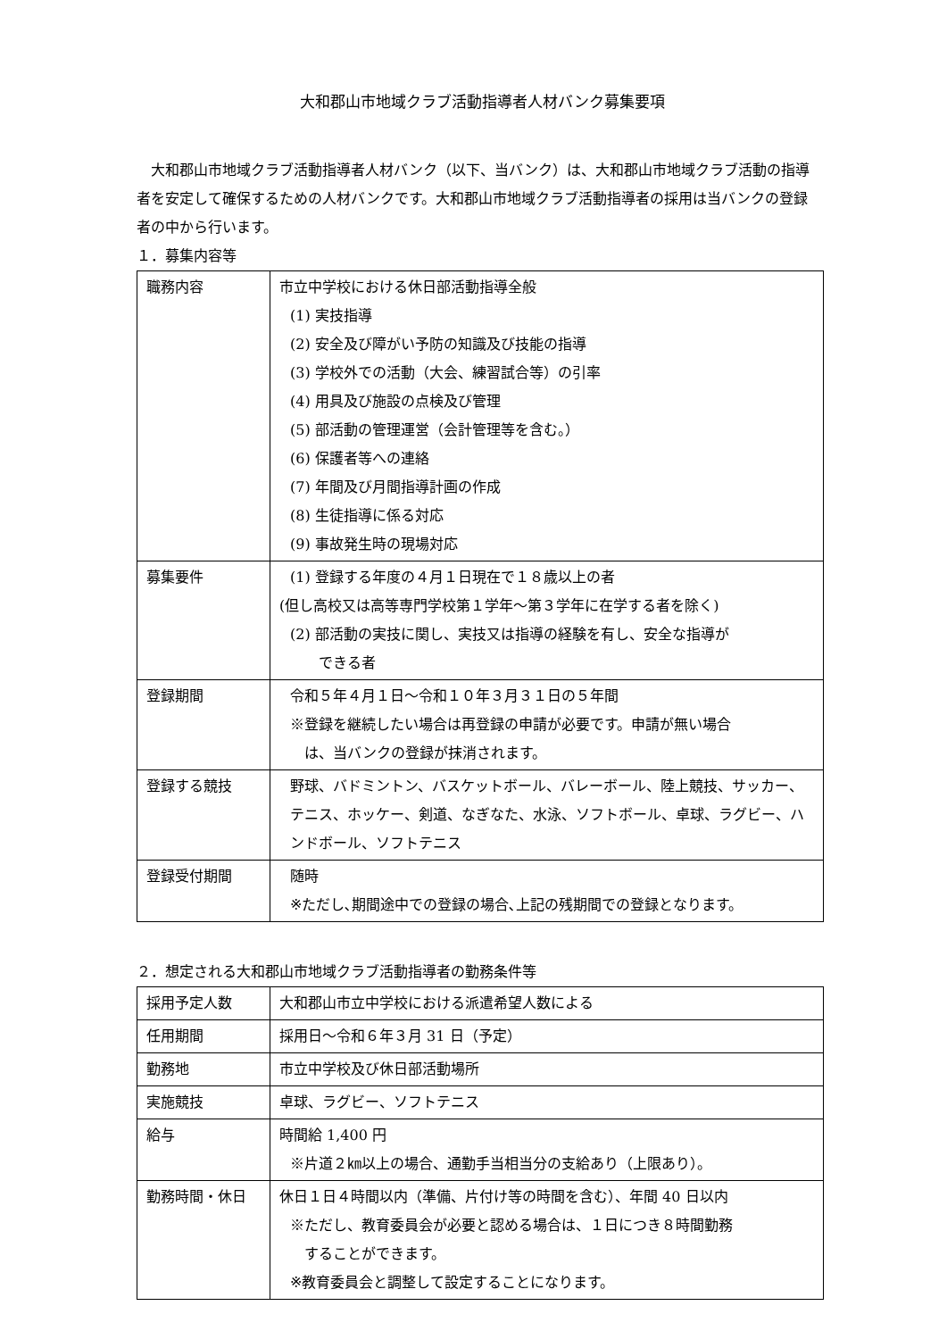大和郡山市地域クラブ活動指導者人材バンク募集要項
　大和郡山市地域クラブ活動指導者人材バンク（以下、当バンク）は、大和郡山市地域クラブ活動の指導者を安定して確保するための人材バンクです。大和郡山市地域クラブ活動指導者の採用は当バンクの登録者の中から行います。
１．募集内容等
| 職務内容 | 市立中学校における休日部活動指導全般 (1) 実技指導 (2) 安全及び障がい予防の知識及び技能の指導 (3) 学校外での活動（大会、練習試合等）の引率 (4) 用具及び施設の点検及び管理 (5) 部活動の管理運営（会計管理等を含む。） (6) 保護者等への連絡 (7) 年間及び月間指導計画の作成 (8) 生徒指導に係る対応 (9) 事故発生時の現場対応 |
| 募集要件 | (1) 登録する年度の４月１日現在で１８歳以上の者 (但し高校又は高等専門学校第１学年～第３学年に在学する者を除く) (2) 部活動の実技に関し、実技又は指導の経験を有し、安全な指導が できる者 |
| 登録期間 | 令和５年４月１日～令和１０年３月３１日の５年間 ※登録を継続したい場合は再登録の申請が必要です。申請が無い場合 は、当バンクの登録が抹消されます。 |
| 登録する競技 | 野球、バドミントン、バスケットボール、バレーボール、陸上競技、サッカー、テニス、ホッケー、剣道、なぎなた、水泳、ソフトボール、卓球、ラグビー、ハンドボール、ソフトテニス |
| 登録受付期間 | 随時 ※ただし､期間途中での登録の場合､上記の残期間での登録となります。 |
２．想定される大和郡山市地域クラブ活動指導者の勤務条件等
| 採用予定人数 | 大和郡山市立中学校における派遣希望人数による |
| 任用期間 | 採用日～令和６年３月 31 日（予定） |
| 勤務地 | 市立中学校及び休日部活動場所 |
| 実施競技 | 卓球、ラグビー、ソフトテニス |
| 給与 | 時間給 1,400 円 ※片道２㎞以上の場合、通勤手当相当分の支給あり（上限あり）。 |
| 勤務時間・休日 | 休日１日４時間以内（準備、片付け等の時間を含む）、年間 40 日以内 ※ただし、教育委員会が必要と認める場合は、１日につき８時間勤務 することができます。 ※教育委員会と調整して設定することになります。 |